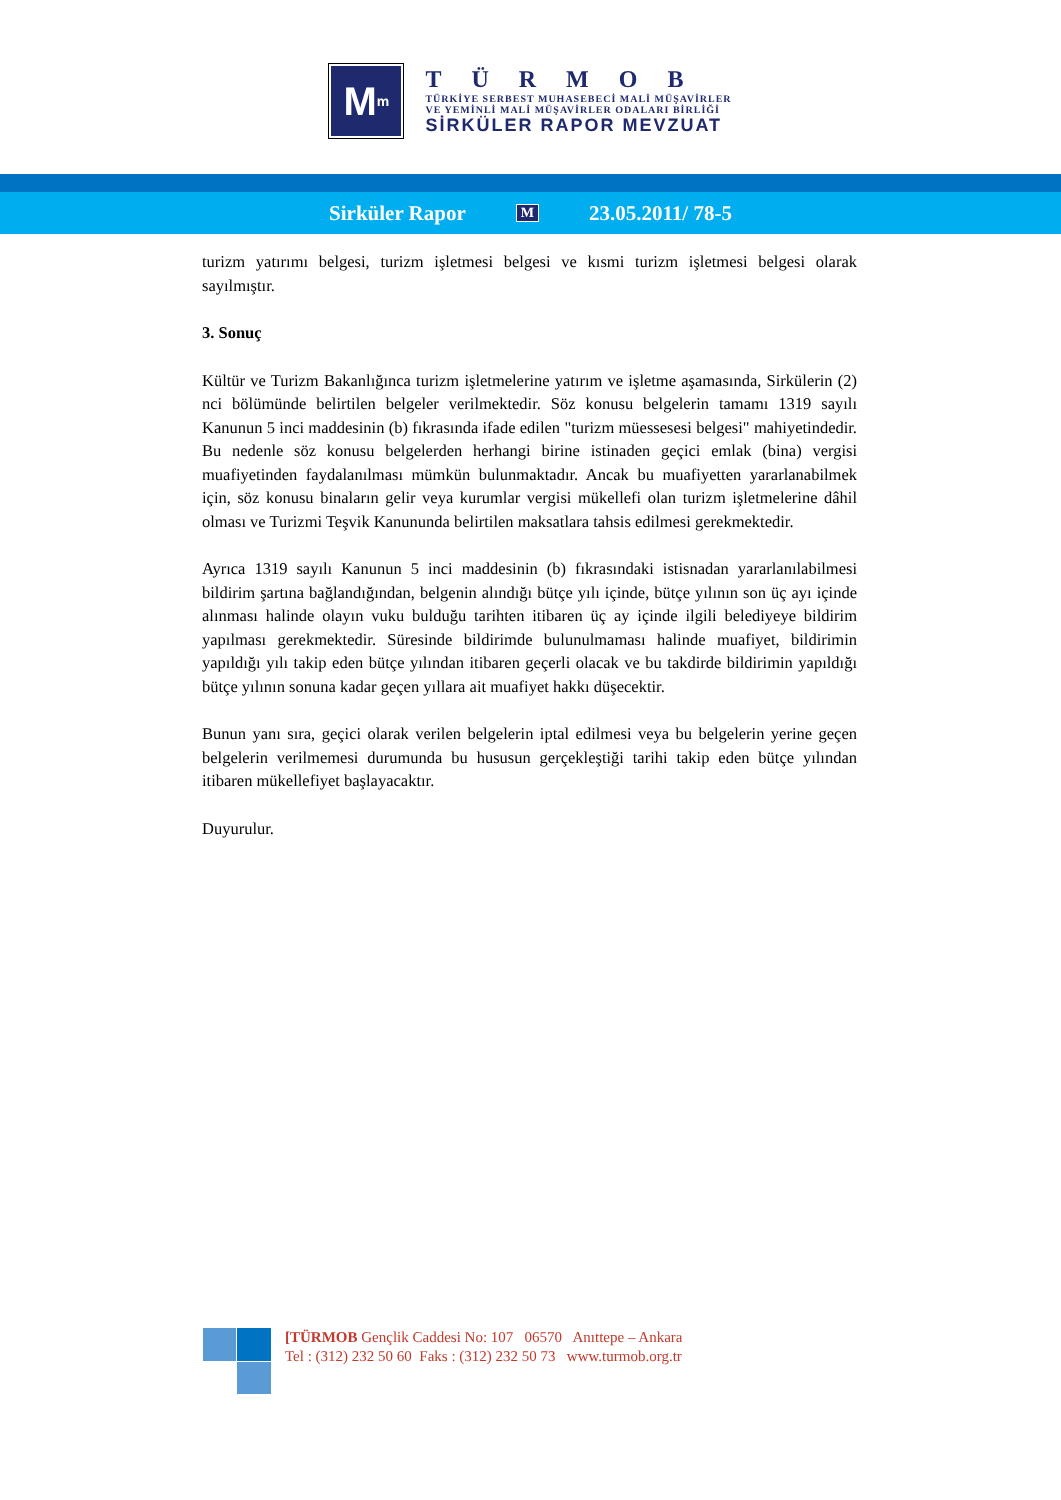M<sup>m</sup>
TÜRMOB
TÜRKİYE SERBEST MUHASEBECİ MALİ MÜŞAVİRLER
VE YEMİNLİ MALİ MÜŞAVİRLER ODALARI BİRLİĞİ
SİRKÜLER RAPOR MEVZUAT
Sirküler Rapor M 23.05.2011/ 78-5
turizm yatırımı belgesi, turizm işletmesi belgesi ve kısmi turizm işletmesi belgesi olarak sayılmıştır.
3. Sonuç
Kültür ve Turizm Bakanlığınca turizm işletmelerine yatırım ve işletme aşamasında, Sirkülerin (2) nci bölümünde belirtilen belgeler verilmektedir. Söz konusu belgelerin tamamı 1319 sayılı Kanunun 5 inci maddesinin (b) fıkrasında ifade edilen "turizm müessesesi belgesi" mahiyetindedir. Bu nedenle söz konusu belgelerden herhangi birine istinaden geçici emlak (bina) vergisi muafiyetinden faydalanılması mümkün bulunmaktadır. Ancak bu muafiyetten yararlanabilmek için, söz konusu binaların gelir veya kurumlar vergisi mükellefi olan turizm işletmelerine dâhil olması ve Turizmi Teşvik Kanununda belirtilen maksatlara tahsis edilmesi gerekmektedir.
Ayrıca 1319 sayılı Kanunun 5 inci maddesinin (b) fıkrasındaki istisnadan yararlanılabilmesi bildirim şartına bağlandığından, belgenin alındığı bütçe yılı içinde, bütçe yılının son üç ayı içinde alınması halinde olayın vuku bulduğu tarihten itibaren üç ay içinde ilgili belediyeye bildirim yapılması gerekmektedir. Süresinde bildirimde bulunulmaması halinde muafiyet, bildirimin yapıldığı yılı takip eden bütçe yılından itibaren geçerli olacak ve bu takdirde bildirimin yapıldığı bütçe yılının sonuna kadar geçen yıllara ait muafiyet hakkı düşecektir.
Bunun yanı sıra, geçici olarak verilen belgelerin iptal edilmesi veya bu belgelerin yerine geçen belgelerin verilmemesi durumunda bu hususun gerçekleştiği tarihi takip eden bütçe yılından itibaren mükellefiyet başlayacaktır.
Duyurulur.
[TÜRMOB Gençlik Caddesi No: 107 06570 Anıttepe – Ankara
Tel : (312) 232 50 60 Faks : (312) 232 50 73 www.turmob.org.tr